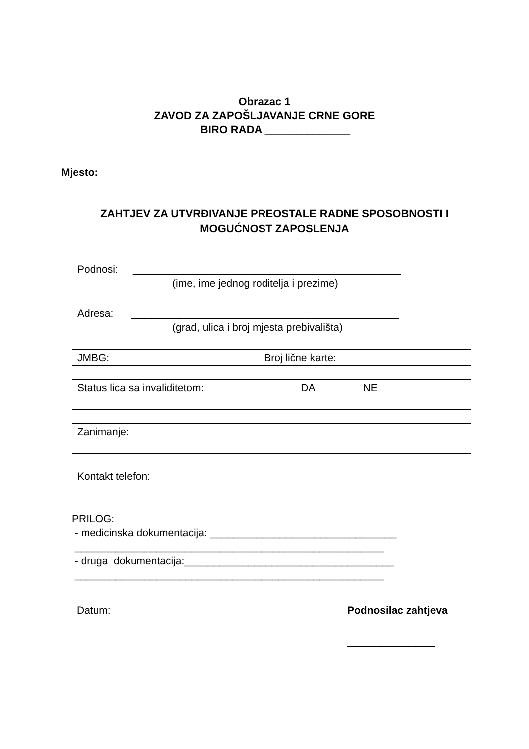Obrazac 1
ZAVOD ZA ZAPOŠLJAVANJE CRNE GORE
BIRO RADA ______________
Mjesto:
ZAHTJEV ZA UTVRĐIVANJE PREOSTALE RADNE SPOSOBNOSTI I MOGUĆNOST ZAPOSLENJA
Podnosi: ______________________________________________
(ime, ime jednog roditelja i prezime)
Adresa: ______________________________________________
(grad, ulica i broj mjesta prebivališta)
JMBG: Broj lične karte:
Status lica sa invaliditetom: DA NE
Zanimanje:
Kontakt telefon:
PRILOG:
- medicinska dokumentacija: ________________________________
_____________________________________________________
- druga dokumentacija:____________________________________
_____________________________________________________
Datum: Podnosilac zahtjeva
_______________